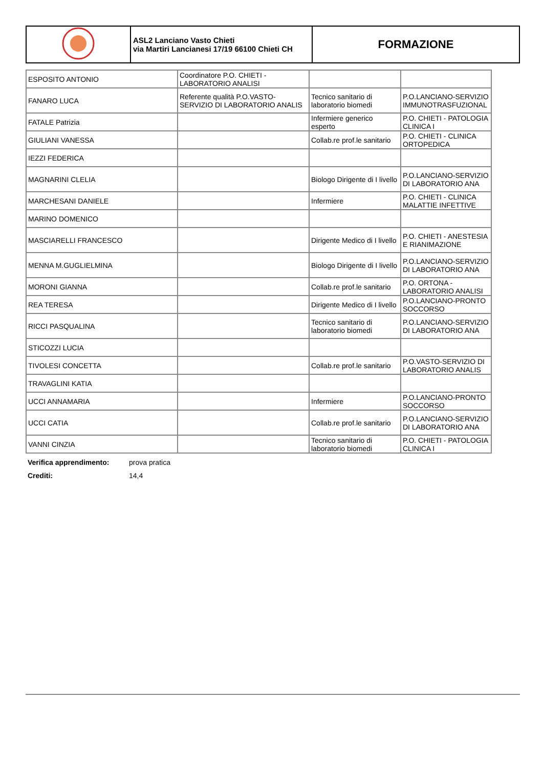| | ASL2 Lanciano Vasto Chieti via Martiri Lancianesi 17/19 66100 Chieti CH | FORMAZIONE |
| ESPOSITO ANTONIO | Coordinatore P.O. CHIETI - LABORATORIO ANALISI | | |
| FANARO LUCA | Referente qualità P.O.VASTO-SERVIZIO DI LABORATORIO ANALIS | Tecnico sanitario di laboratorio biomedi | P.O.LANCIANO-SERVIZIO IMMUNOTRASFUZIONAL |
| FATALE Patrizia | | Infermiere generico esperto | P.O. CHIETI - PATOLOGIA CLINICA I |
| GIULIANI VANESSA | | Collab.re prof.le sanitario | P.O. CHIETI - CLINICA ORTOPEDICA |
| IEZZI FEDERICA | | | |
| MAGNARINI CLELIA | | Biologo Dirigente di I livello | P.O.LANCIANO-SERVIZIO DI LABORATORIO ANA |
| MARCHESANI DANIELE | | Infermiere | P.O. CHIETI - CLINICA MALATTIE INFETTIVE |
| MARINO DOMENICO | | | |
| MASCIARELLI FRANCESCO | | Dirigente Medico di I livello | P.O. CHIETI - ANESTESIA E RIANIMAZIONE |
| MENNA M.GUGLIELMINA | | Biologo Dirigente di I livello | P.O.LANCIANO-SERVIZIO DI LABORATORIO ANA |
| MORONI GIANNA | | Collab.re prof.le sanitario | P.O. ORTONA - LABORATORIO ANALISI |
| REA TERESA | | Dirigente Medico di I livello | P.O.LANCIANO-PRONTO SOCCORSO |
| RICCI PASQUALINA | | Tecnico sanitario di laboratorio biomedi | P.O.LANCIANO-SERVIZIO DI LABORATORIO ANA |
| STICOZZI LUCIA | | | |
| TIVOLESI CONCETTA | | Collab.re prof.le sanitario | P.O.VASTO-SERVIZIO DI LABORATORIO ANALIS |
| TRAVAGLINI KATIA | | | |
| UCCI ANNAMARIA | | Infermiere | P.O.LANCIANO-PRONTO SOCCORSO |
| UCCI CATIA | | Collab.re prof.le sanitario | P.O.LANCIANO-SERVIZIO DI LABORATORIO ANA |
| VANNI CINZIA | | Tecnico sanitario di laboratorio biomedi | P.O. CHIETI - PATOLOGIA CLINICA I |
Verifica apprendimento: prova pratica
Crediti: 14,4